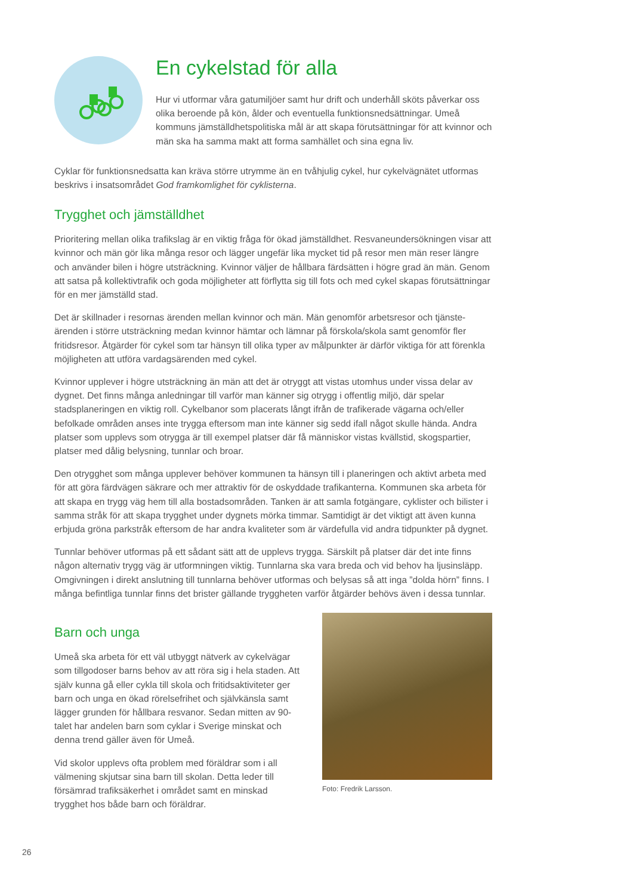En cykelstad för alla
Hur vi utformar våra gatumiljöer samt hur drift och underhåll sköts påverkar oss olika beroende på kön, ålder och eventuella funktionsnedsättningar. Umeå kommuns jämställdhetspolitiska mål är att skapa förutsättningar för att kvinnor och män ska ha samma makt att forma samhället och sina egna liv.
Cyklar för funktionsnedsatta kan kräva större utrymme än en tvåhjulig cykel, hur cykelvägnätet utformas beskrivs i insatsområdet God framkomlighet för cyklisterna.
Trygghet och jämställdhet
Prioritering mellan olika trafikslag är en viktig fråga för ökad jämställdhet. Resvaneundersökningen visar att kvinnor och män gör lika många resor och lägger ungefär lika mycket tid på resor men män reser längre och använder bilen i högre utsträckning. Kvinnor väljer de hållbara färdsätten i högre grad än män. Genom att satsa på kollektivtrafik och goda möjligheter att förflytta sig till fots och med cykel skapas förutsättningar för en mer jämställd stad.
Det är skillnader i resornas ärenden mellan kvinnor och män. Män genomför arbetsresor och tjänste­ärenden i större utsträckning medan kvinnor hämtar och lämnar på förskola/skola samt genomför fler fritidsresor. Åtgärder för cykel som tar hänsyn till olika typer av målpunkter är därför viktiga för att förenkla möjligheten att utföra vardagsärenden med cykel.
Kvinnor upplever i högre utsträckning än män att det är otryggt att vistas utomhus under vissa delar av dygnet. Det finns många anledningar till varför man känner sig otrygg i offentlig miljö, där spelar stadsplaneringen en viktig roll. Cykelbanor som placerats långt ifrån de trafikerade vägarna och/eller befolkade områden anses inte trygga eftersom man inte känner sig sedd ifall något skulle hända. Andra platser som upplevs som otrygga är till exempel platser där få människor vistas kvällstid, skogspartier, platser med dålig belysning, tunnlar och broar.
Den otrygghet som många upplever behöver kommunen ta hänsyn till i planeringen och aktivt arbeta med för att göra färdvägen säkrare och mer attraktiv för de oskyddade trafikanterna. Kommunen ska arbeta för att skapa en trygg väg hem till alla bostadsområden. Tanken är att samla fotgängare, cyklister och bilister i samma stråk för att skapa trygghet under dygnets mörka timmar. Samtidigt är det viktigt att även kunna erbjuda gröna parkstråk eftersom de har andra kvaliteter som är värdefulla vid andra tidpunkter på dygnet.
Tunnlar behöver utformas på ett sådant sätt att de upplevs trygga. Särskilt på platser där det inte finns någon alternativ trygg väg är utformningen viktig. Tunnlarna ska vara breda och vid behov ha ljusin­släpp. Omgivningen i direkt anslutning till tunnlarna behöver utformas och belysas så att inga ”dolda hörn” finns. I många befintliga tunnlar finns det brister gällande tryggheten varför åtgärder behövs även i dessa tunnlar.
Barn och unga
Umeå ska arbeta för ett väl utbyggt nätverk av cykelvägar som tillgodoser barns behov av att röra sig i hela staden. Att själv kunna gå eller cykla till skola och fritidsaktiviteter ger barn och unga en ökad rörelsefrihet och självkänsla samt lägger grunden för hållbara resvanor. Sedan mitten av 90-talet har andelen barn som cyklar i Sverige minskat och denna trend gäller även för Umeå.
Vid skolor upplevs ofta problem med föräldrar som i all välmening skjutsar sina barn till skolan. Detta leder till försämrad trafiksäkerhet i området samt en minskad trygghet hos både barn och föräldrar.
Foto: Fredrik Larsson.
26